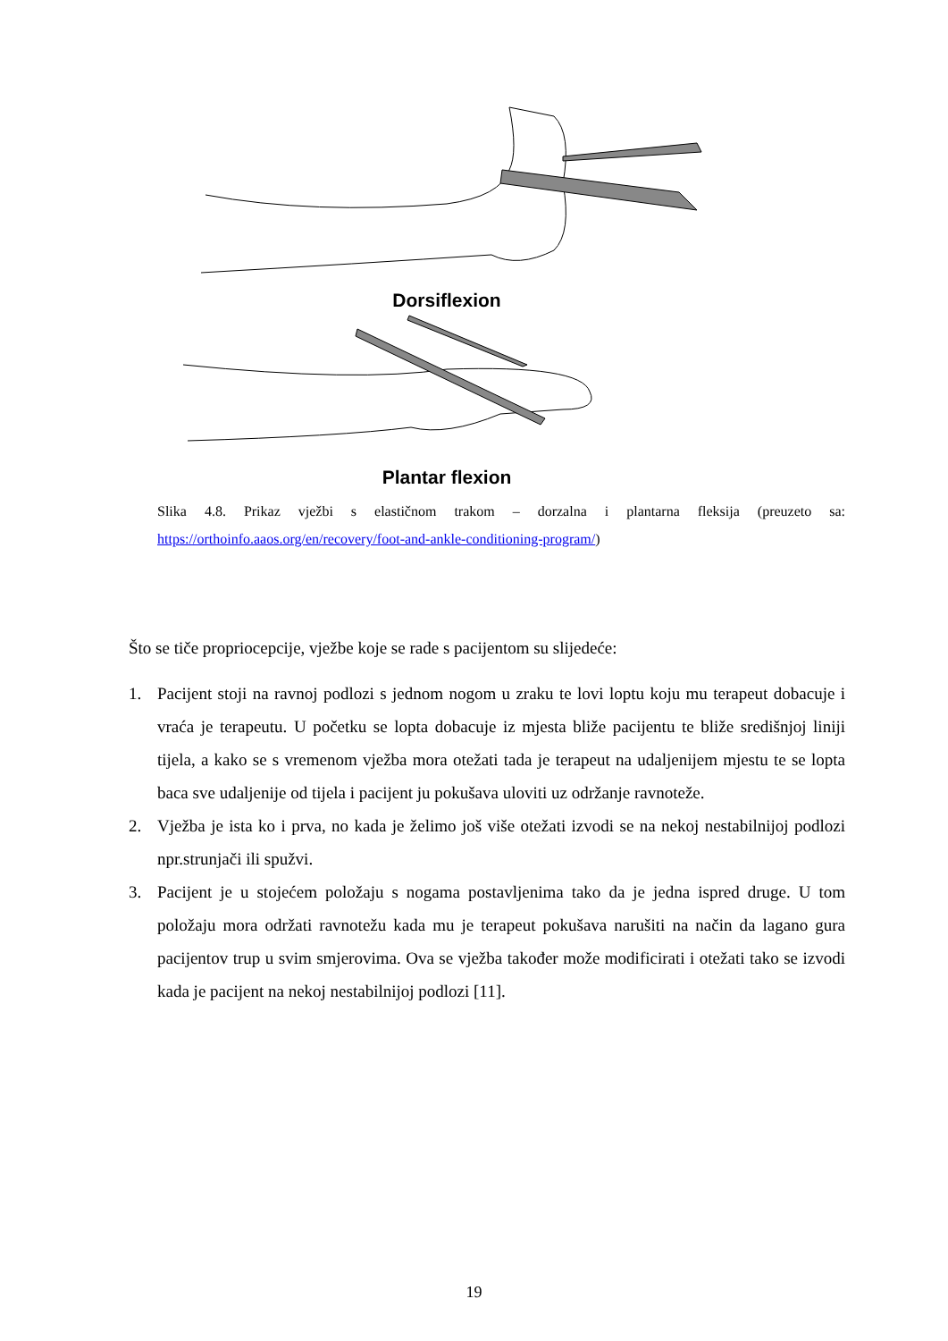Dorsiflexion
Plantar flexion
Slika 4.8. Prikaz vježbi s elastičnom trakom – dorzalna i plantarna fleksija (preuzeto sa: https://orthoinfo.aaos.org/en/recovery/foot-and-ankle-conditioning-program/)
Što se tiče propriocepcije, vježbe koje se rade s pacijentom su slijedeće:
1. Pacijent stoji na ravnoj podlozi s jednom nogom u zraku te lovi loptu koju mu terapeut dobacuje i vraća je terapeutu. U početku se lopta dobacuje iz mjesta bliže pacijentu te bliže središnjoj liniji tijela, a kako se s vremenom vježba mora otežati tada je terapeut na udaljenijem mjestu te se lopta baca sve udaljenije od tijela i pacijent ju pokušava uloviti uz održanje ravnoteže.
2. Vježba je ista ko i prva, no kada je želimo još više otežati izvodi se na nekoj nestabilnijoj podlozi npr.strunjači ili spužvi.
3. Pacijent je u stojećem položaju s nogama postavljenima tako da je jedna ispred druge. U tom položaju mora održati ravnotežu kada mu je terapeut pokušava narušiti na način da lagano gura pacijentov trup u svim smjerovima. Ova se vježba također može modificirati i otežati tako se izvodi kada je pacijent na nekoj nestabilnijoj podlozi [11].
19